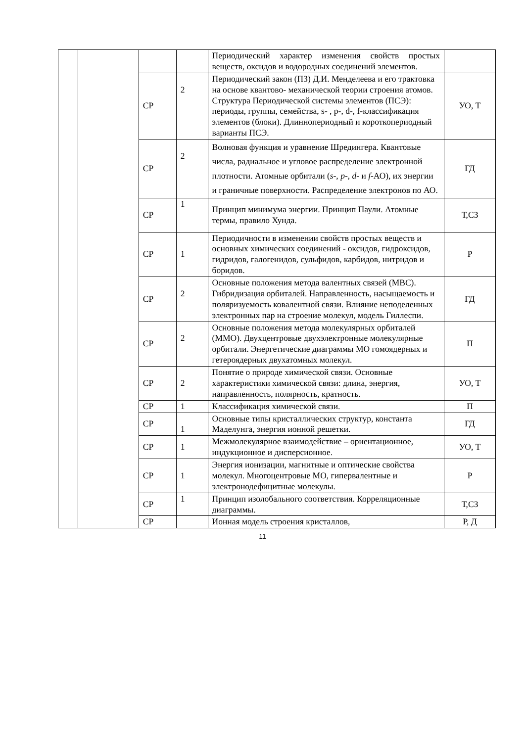| | | | | Периодический характер изменения свойств простых веществ, оксидов и водородных соединений элементов. | |
| | | СР | 2 | Периодический закон (ПЗ) Д.И. Менделеева и его трактовка на основе квантово- механической теории строения атомов. Структура Периодической системы элементов (ПСЭ): периоды, группы, семейства, s- , p-, d-, f-классификация элементов (блоки). Длиннопериодный и короткопериодный варианты ПСЭ. | УО, Т |
| | | СР | 2 | Волновая функция и уравнение Шредингера. Квантовые числа, радиальное и угловое распределение электронной плотности. Атомные орбитали ( s -, p -, d - и f -АО), их энергии и граничные поверхности. Распределение электронов по АО. | ГД |
| | | СР | 1 | Принцип минимума энергии. Принцип Паули. Атомные термы, правило Хунда. | Т,СЗ |
| | | СР | 1 | Периодичности в изменении свойств простых веществ и основных химических соединений - оксидов, гидроксидов, гидридов, галогенидов, сульфидов, карбидов, нитридов и боридов. | Р |
| | | СР | 2 | Основные положения метода валентных связей (МВС). Гибридизация орбиталей. Направленность, насыщаемость и поляризуемость ковалентной связи. Влияние неподеленных электронных пар на строение молекул, модель Гиллеспи. | ГД |
| | | СР | 2 | Основные положения метода молекулярных орбиталей (ММО). Двухцентровые двухэлектронные молекулярные орбитали. Энергетические диаграммы МО гомоядерных и гетероядерных двухатомных молекул. | П |
| | | СР | 2 | Понятие о природе химической связи. Основные характеристики химической связи: длина, энергия, направленность, полярность, кратность. | УО, Т |
| | | СР | 1 | Классификация химической связи. | П |
| | | СР | 1 | Основные типы кристаллических структур, константа Маделунга, энергия ионной решетки. | ГД |
| | | СР | 1 | Межмолекулярное взаимодействие – ориентационное, индукционное и дисперсионное. | УО, Т |
| | | СР | 1 | Энергия ионизации, магнитные и оптические свойства молекул. Многоцентровые МО, гипервалентные и электронодефицитные молекулы. | Р |
| | | СР | 1 | Принцип изолобального соответствия. Корреляционные диаграммы. | Т,СЗ |
| | | СР | | Ионная модель строения кристаллов, | Р, Д |
11